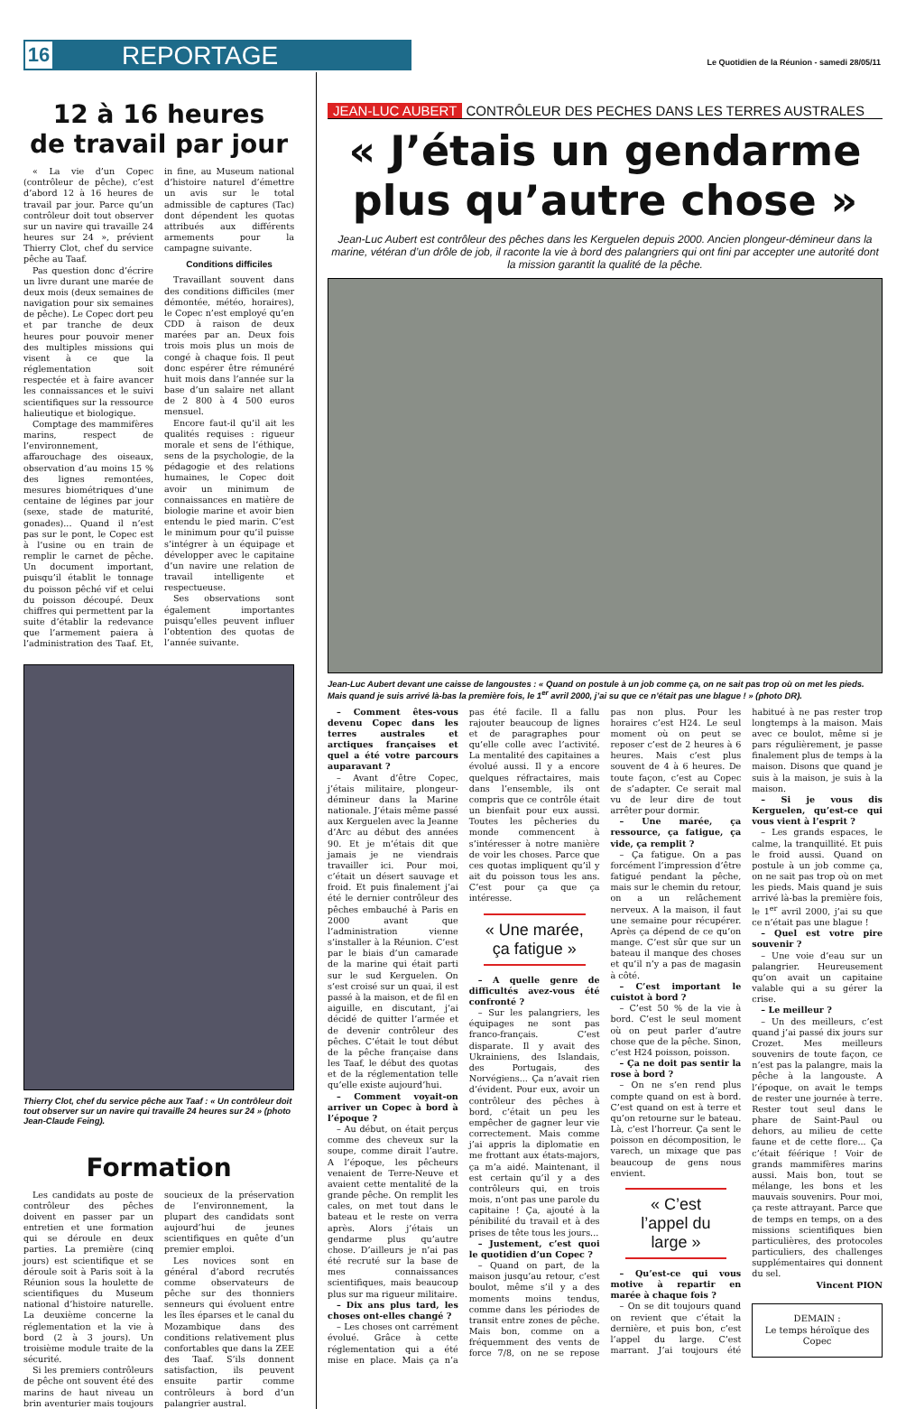16 REPORTAGE
Le Quotidien de la Réunion - samedi 28/05/11
12 à 16 heures
de travail par jour
« La vie d’un Copec (contrôleur de pêche), c’est d’abord 12 à 16 heures de travail par jour. Parce qu’un contrôleur doit tout observer sur un navire qui travaille 24 heures sur 24 », prévient Thierry Clot, chef du service pêche au Taaf.
Pas question donc d’écrire un livre durant une marée de deux mois (deux semaines de navigation pour six semaines de pêche). Le Copec dort peu et par tranche de deux heures pour pouvoir mener des multiples missions qui visent à ce que la réglementation soit respectée et à faire avancer les connaissances et le suivi scientifiques sur la ressource halieutique et biologique.
Comptage des mammifères marins, respect de l’environnement, affarouchage des oiseaux, observation d’au moins 15 % des lignes remontées, mesures biométriques d’une centaine de légines par jour (sexe, stade de maturité, gonades)... Quand il n’est pas sur le pont, le Copec est à l’usine ou en train de remplir le carnet de pêche. Un document important, puisqu’il établit le tonnage du poisson pêché vif et celui du poisson découpé. Deux chiffres qui permettent par la suite d’établir la redevance que l’armement paiera à l’administration des Taaf. Et, in fine, au Museum national d’histoire naturel d’émettre un avis sur le total admissible de captures (Tac) dont dépendent les quotas attribués aux différents armements pour la campagne suivante.
Conditions difficiles
Travaillant souvent dans des conditions difficiles (mer démontée, météo, horaires), le Copec n’est employé qu’en CDD à raison de deux marées par an. Deux fois trois mois plus un mois de congé à chaque fois. Il peut donc espérer être rémunéré huit mois dans l’année sur la base d’un salaire net allant de 2 800 à 4 500 euros mensuel.
Encore faut-il qu’il ait les qualités requises : rigueur morale et sens de l’éthique, sens de la psychologie, de la pédagogie et des relations humaines, le Copec doit avoir un minimum de connaissances en matière de biologie marine et avoir bien entendu le pied marin. C’est le minimum pour qu’il puisse s’intégrer à un équipage et développer avec le capitaine d’un navire une relation de travail intelligente et respectueuse.
Ses observations sont également importantes puisqu’elles peuvent influer l’obtention des quotas de l’année suivante.
Thierry Clot, chef du service pêche aux Taaf : « Un contrôleur doit tout observer sur un navire qui travaille 24 heures sur 24 » (photo Jean-Claude Feing).
Formation
Les candidats au poste de contrôleur des pêches doivent en passer par un entretien et une formation qui se déroule en deux parties. La première (cinq jours) est scientifique et se déroule soit à Paris soit à la Réunion sous la houlette de scientifiques du Museum national d’histoire naturelle. La deuxième concerne la réglementation et la vie à bord (2 à 3 jours). Un troisième module traite de la sécurité.
Si les premiers contrôleurs de pêche ont souvent été des marins de haut niveau un brin aventurier mais toujours soucieux de la préservation de l’environnement, la plupart des candidats sont aujourd’hui de jeunes scientifiques en quête d’un premier emploi.
Les novices sont en général d’abord recrutés comme observateurs de pêche sur des thonniers senneurs qui évoluent entre les îles éparses et le canal du Mozambique dans des conditions relativement plus confortables que dans la ZEE des Taaf. S’ils donnent satisfaction, ils peuvent ensuite partir comme contrôleurs à bord d’un palangrier austral.
JEAN-LUC AUBERT CONTRÔLEUR DES PECHES DANS LES TERRES AUSTRALES
« J’étais un gendarme
plus qu’autre chose »
Jean-Luc Aubert est contrôleur des pêches dans les Kerguelen depuis 2000. Ancien plongeur-démineur dans la marine, vétéran d’un drôle de job, il raconte la vie à bord des palangriers qui ont fini par accepter une autorité dont la mission garantit la qualité de la pêche.
Jean-Luc Aubert devant une caisse de langoustes : « Quand on postule à un job comme ça, on ne sait pas trop où on met les pieds. Mais quand je suis arrivé là-bas la première fois, le 1<sup>er</sup> avril 2000, j’ai su que ce n’était pas une blague ! » (photo DR).
– Comment êtes-vous devenu Copec dans les terres australes et arctiques françaises et quel a été votre parcours auparavant ?
– Avant d’être Copec, j’étais militaire, plongeur-démineur dans la Marine nationale. J’étais même passé aux Kerguelen avec la Jeanne d’Arc au début des années 90. Et je m’étais dit que jamais je ne viendrais travailler ici. Pour moi, c’était un désert sauvage et froid. Et puis finalement j’ai été le dernier contrôleur des pêches embauché à Paris en 2000 avant que l’administration vienne s’installer à la Réunion. C’est par le biais d’un camarade de la marine qui était parti sur le sud Kerguelen. On s’est croisé sur un quai, il est passé à la maison, et de fil en aiguille, en discutant, j’ai décidé de quitter l’armée et de devenir contrôleur des pêches. C’était le tout début de la pêche française dans les Taaf, le début des quotas et de la réglementation telle qu’elle existe aujourd’hui.
– Comment voyait-on arriver un Copec à bord à l’époque ?
– Au début, on était perçus comme des cheveux sur la soupe, comme dirait l’autre. A l’époque, les pêcheurs venaient de Terre-Neuve et avaient cette mentalité de la grande pêche. On remplit les cales, on met tout dans le bateau et le reste on verra après. Alors j’étais un gendarme plus qu’autre chose. D’ailleurs je n’ai pas été recruté sur la base de mes connaissances scientifiques, mais beaucoup plus sur ma rigueur militaire.
– Dix ans plus tard, les choses ont-elles changé ?
– Les choses ont carrément évolué. Grâce à cette réglementation qui a été mise en place. Mais ça n’a pas été facile. Il a fallu rajouter beaucoup de lignes et de paragraphes pour qu’elle colle avec l’activité. La mentalité des capitaines a évolué aussi. Il y a encore quelques réfractaires, mais dans l’ensemble, ils ont compris que ce contrôle était un bienfait pour eux aussi. Toutes les pêcheries du monde commencent à s’intéresser à notre manière de voir les choses. Parce que ces quotas impliquent qu’il y ait du poisson tous les ans. C’est pour ça que ça intéresse.
« Une marée, ça fatigue »
– A quelle genre de difficultés avez-vous été confronté ?
– Sur les palangriers, les équipages ne sont pas franco-français. C’est disparate. Il y avait des Ukrainiens, des Islandais, des Portugais, des Norvégiens... Ça n’avait rien d’évident. Pour eux, avoir un contrôleur des pêches à bord, c’était un peu les empêcher de gagner leur vie correctement. Mais comme j’ai appris la diplomatie en me frottant aux états-majors, ça m’a aidé. Maintenant, il est certain qu’il y a des contrôleurs qui, en trois mois, n’ont pas une parole du capitaine ! Ça, ajouté à la pénibilité du travail et à des prises de tête tous les jours...
– Justement, c’est quoi le quotidien d’un Copec ?
– Quand on part, de la maison jusqu’au retour, c’est boulot, même s’il y a des moments moins tendus, comme dans les périodes de transit entre zones de pêche. Mais bon, comme on a fréquemment des vents de force 7/8, on ne se repose pas non plus. Pour les horaires c’est H24. Le seul moment où on peut se reposer c’est de 2 heures à 6 heures. Mais c’est plus souvent de 4 à 6 heures. De toute façon, c’est au Copec de s’adapter. Ce serait mal vu de leur dire de tout arrêter pour dormir.
– Une marée, ça ressource, ça fatigue, ça vide, ça remplit ?
– Ça fatigue. On a pas forcément l’impression d’être fatigué pendant la pêche, mais sur le chemin du retour, on a un relâchement nerveux. A la maison, il faut une semaine pour récupérer. Après ça dépend de ce qu’on mange. C’est sûr que sur un bateau il manque des choses et qu’il n’y a pas de magasin à côté.
– C’est important le cuistot à bord ?
– C’est 50 % de la vie à bord. C’est le seul moment où on peut parler d’autre chose que de la pêche. Sinon, c’est H24 poisson, poisson.
– Ça ne doit pas sentir la rose à bord ?
– On ne s’en rend plus compte quand on est à bord. C’est quand on est à terre et qu’on retourne sur le bateau. Là, c’est l’horreur. Ça sent le poisson en décomposition, le varech, un mixage que pas beaucoup de gens nous envient.
« C’est l’appel du large »
– Qu’est-ce qui vous motive à repartir en marée à chaque fois ?
– On se dit toujours quand on revient que c’était la dernière, et puis bon, c’est l’appel du large. C’est marrant. J’ai toujours été habitué à ne pas rester trop longtemps à la maison. Mais avec ce boulot, même si je pars régulièrement, je passe finalement plus de temps à la maison. Disons que quand je suis à la maison, je suis à la maison.
– Si je vous dis Kerguelen, qu’est-ce qui vous vient à l’esprit ?
– Les grands espaces, le calme, la tranquillité. Et puis le froid aussi. Quand on postule à un job comme ça, on ne sait pas trop où on met les pieds. Mais quand je suis arrivé là-bas la première fois, le 1<sup>er</sup> avril 2000, j’ai su que ce n’était pas une blague !
– Quel est votre pire souvenir ?
– Une voie d’eau sur un palangrier. Heureusement qu’on avait un capitaine valable qui a su gérer la crise.
– Le meilleur ?
– Un des meilleurs, c’est quand j’ai passé dix jours sur Crozet. Mes meilleurs souvenirs de toute façon, ce n’est pas la palangre, mais la pêche à la langouste. A l’époque, on avait le temps de rester une journée à terre. Rester tout seul dans le phare de Saint-Paul ou dehors, au milieu de cette faune et de cette flore... Ça c’était féérique ! Voir de grands mammifères marins aussi. Mais bon, tout se mélange, les bons et les mauvais souvenirs. Pour moi, ça reste attrayant. Parce que de temps en temps, on a des missions scientifiques bien particulières, des protocoles particuliers, des challenges supplémentaires qui donnent du sel.
Vincent PION
DEMAIN :
Le temps héroïque des Copec